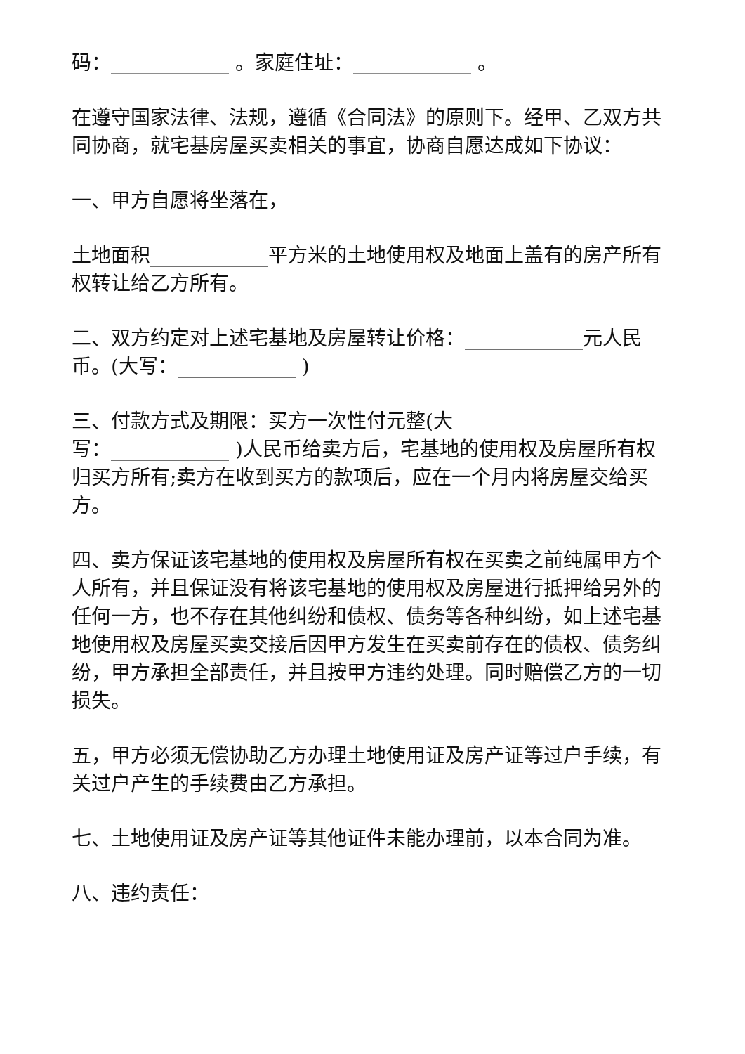码：____________ 。家庭住址：____________ 。
在遵守国家法律、法规，遵循《合同法》的原则下。经甲、乙双方共同协商，就宅基房屋买卖相关的事宜，协商自愿达成如下协议：
一、甲方自愿将坐落在，
土地面积____________平方米的土地使用权及地面上盖有的房产所有权转让给乙方所有。
二、双方约定对上述宅基地及房屋转让价格：____________元人民币。(大写：____________ )
三、付款方式及期限：买方一次性付元整(大
写：____________ )人民币给卖方后，宅基地的使用权及房屋所有权归买方所有;卖方在收到买方的款项后，应在一个月内将房屋交给买方。
四、卖方保证该宅基地的使用权及房屋所有权在买卖之前纯属甲方个人所有，并且保证没有将该宅基地的使用权及房屋进行抵押给另外的任何一方，也不存在其他纠纷和债权、债务等各种纠纷，如上述宅基地使用权及房屋买卖交接后因甲方发生在买卖前存在的债权、债务纠纷，甲方承担全部责任，并且按甲方违约处理。同时赔偿乙方的一切损失。
五，甲方必须无偿协助乙方办理土地使用证及房产证等过户手续，有关过户产生的手续费由乙方承担。
七、土地使用证及房产证等其他证件未能办理前，以本合同为准。
八、违约责任：